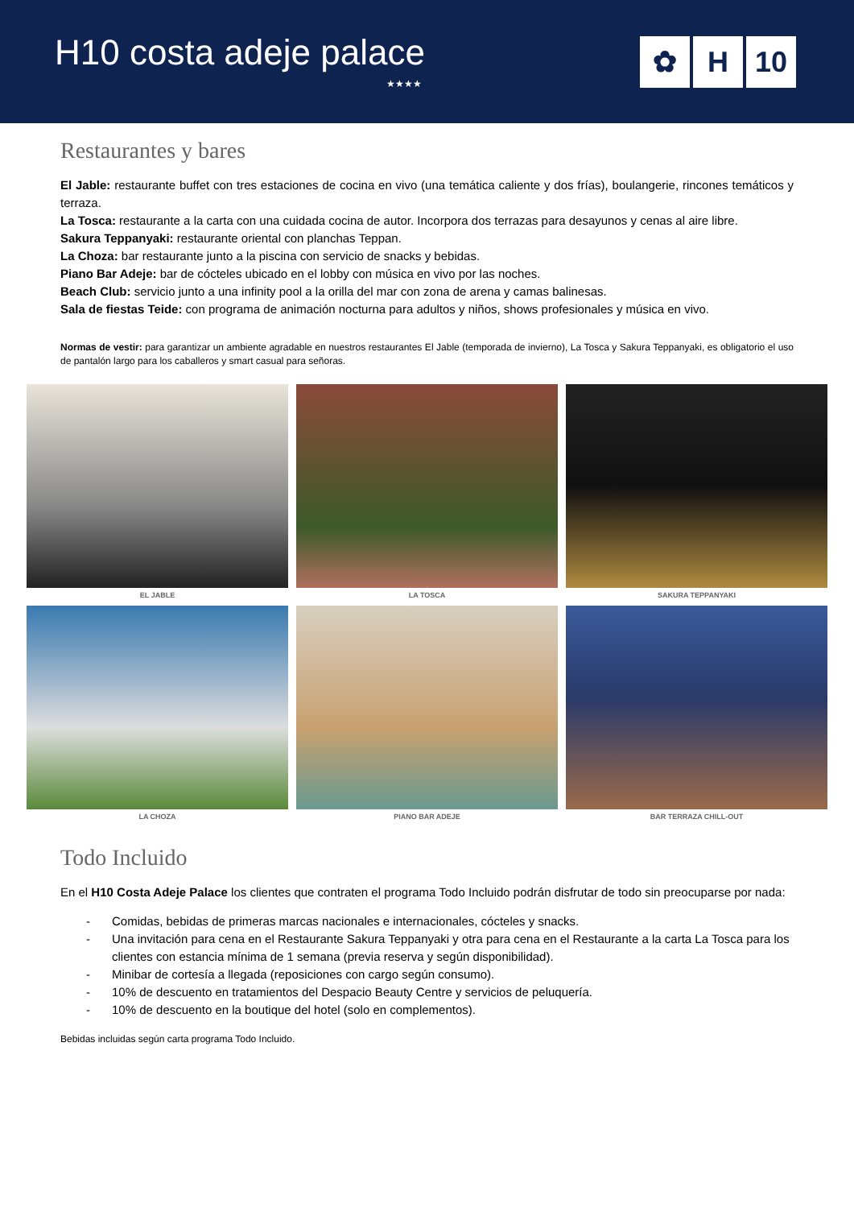H10 costa adeje palace
★★★★
✿ H 10
Restaurantes y bares
El Jable: restaurante buffet con tres estaciones de cocina en vivo (una temática caliente y dos frías), boulangerie, rincones temáticos y terraza.
La Tosca: restaurante a la carta con una cuidada cocina de autor. Incorpora dos terrazas para desayunos y cenas al aire libre.
Sakura Teppanyaki: restaurante oriental con planchas Teppan.
La Choza: bar restaurante junto a la piscina con servicio de snacks y bebidas.
Piano Bar Adeje: bar de cócteles ubicado en el lobby con música en vivo por las noches.
Beach Club: servicio junto a una infinity pool a la orilla del mar con zona de arena y camas balinesas.
Sala de fiestas Teide: con programa de animación nocturna para adultos y niños, shows profesionales y música en vivo.
Normas de vestir: para garantizar un ambiente agradable en nuestros restaurantes El Jable (temporada de invierno), La Tosca y Sakura Teppanyaki, es obligatorio el uso de pantalón largo para los caballeros y smart casual para señoras.
EL JABLE
LA TOSCA
SAKURA TEPPANYAKI
LA CHOZA
PIANO BAR ADEJE
BAR TERRAZA CHILL-OUT
Todo Incluido
En el H10 Costa Adeje Palace los clientes que contraten el programa Todo Incluido podrán disfrutar de todo sin preocuparse por nada:
- Comidas, bebidas de primeras marcas nacionales e internacionales, cócteles y snacks.
- Una invitación para cena en el Restaurante Sakura Teppanyaki y otra para cena en el Restaurante a la carta La Tosca para los clientes con estancia mínima de 1 semana (previa reserva y según disponibilidad).
- Minibar de cortesía a llegada (reposiciones con cargo según consumo).
- 10% de descuento en tratamientos del Despacio Beauty Centre y servicios de peluquería.
- 10% de descuento en la boutique del hotel (solo en complementos).
Bebidas incluidas según carta programa Todo Incluido.